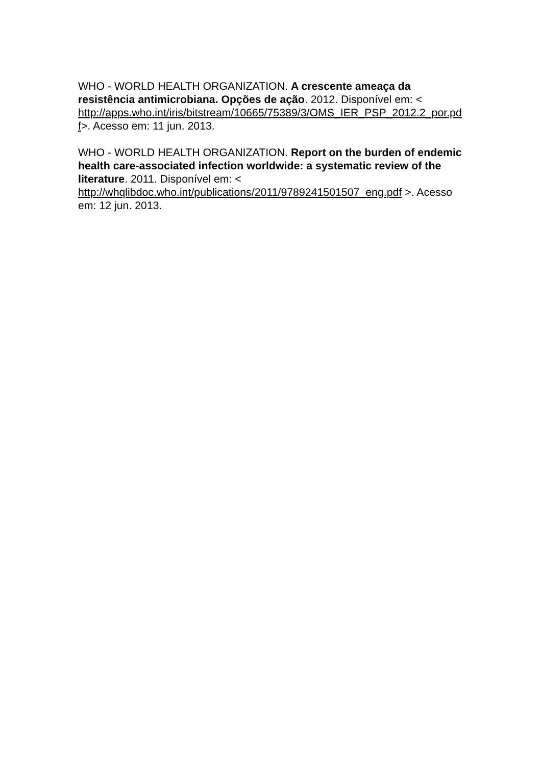WHO - WORLD HEALTH ORGANIZATION. A crescente ameaça da resistência antimicrobiana. Opções de ação. 2012. Disponível em: < http://apps.who.int/iris/bitstream/10665/75389/3/OMS_IER_PSP_2012.2_por.pd f>. Acesso em: 11 jun. 2013.
WHO - WORLD HEALTH ORGANIZATION. Report on the burden of endemic health care-associated infection worldwide: a systematic review of the literature. 2011. Disponível em: < http://whqlibdoc.who.int/publications/2011/9789241501507_eng.pdf >. Acesso em: 12 jun. 2013.